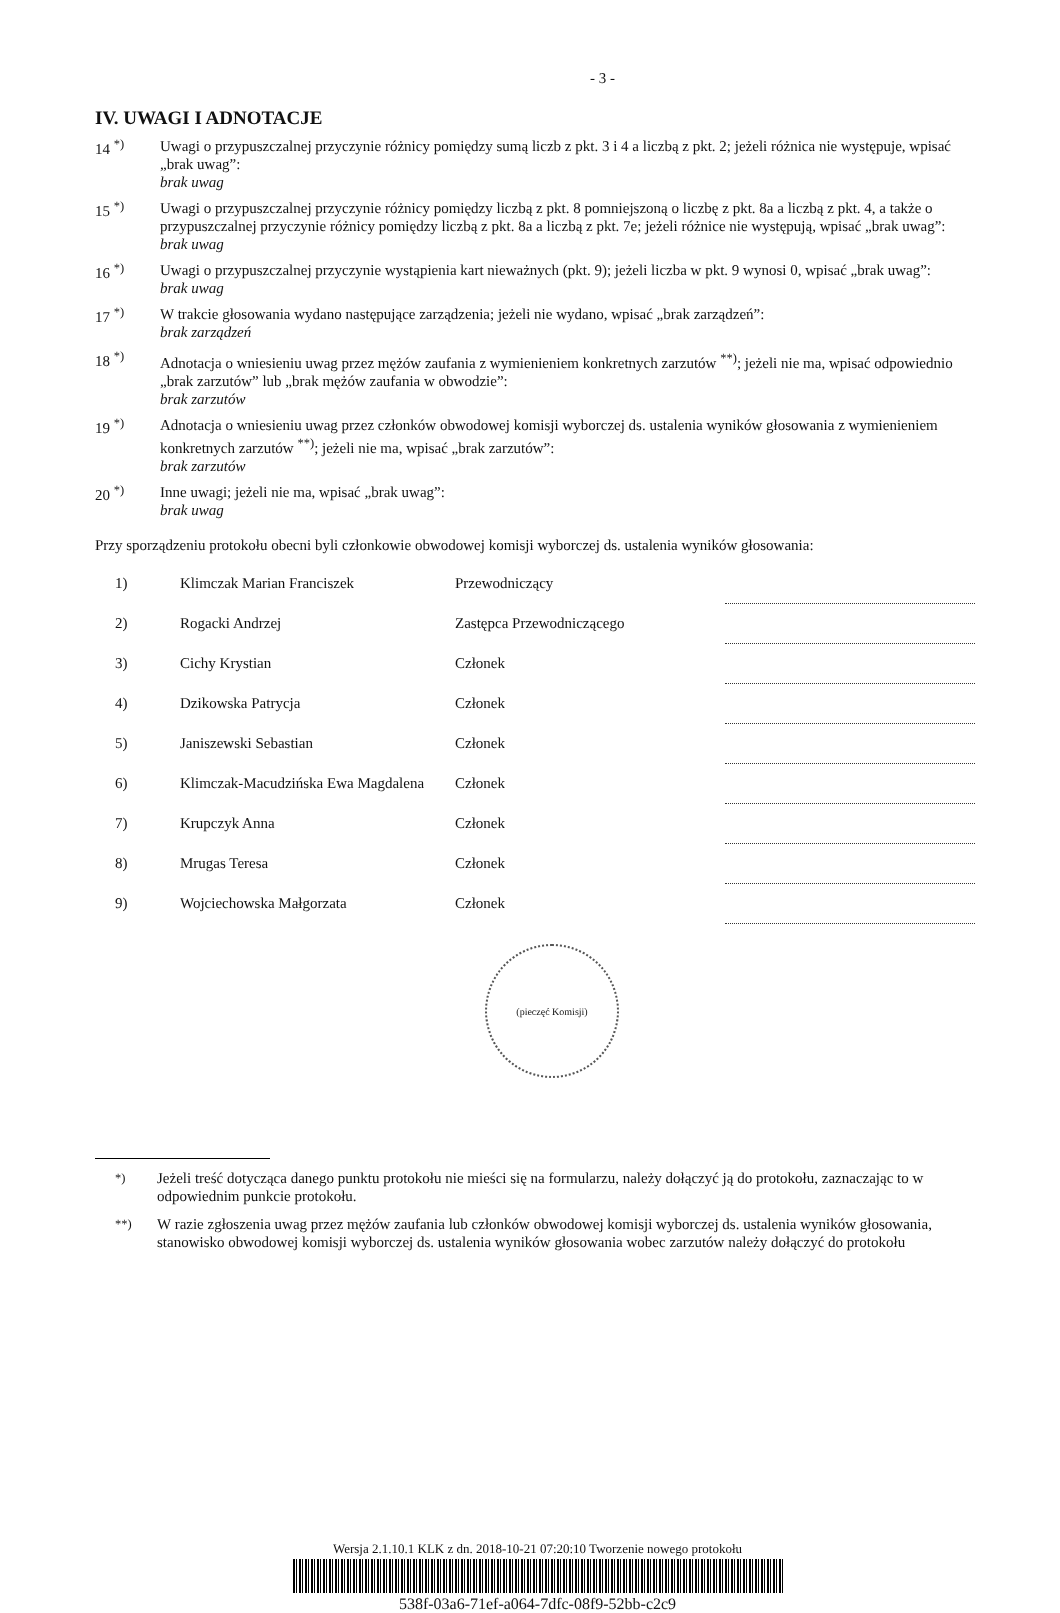- 3 -
IV. UWAGI I ADNOTACJE
14 <sup>*)</sup>
Uwagi o przypuszczalnej przyczynie różnicy pomiędzy sumą liczb z pkt. 3 i 4 a liczbą z pkt. 2; jeżeli różnica nie występuje, wpisać „brak uwag”:
brak uwag
15 <sup>*)</sup>
Uwagi o przypuszczalnej przyczynie różnicy pomiędzy liczbą z pkt. 8 pomniejszoną o liczbę z pkt. 8a a liczbą z pkt. 4, a także o przypuszczalnej przyczynie różnicy pomiędzy liczbą z pkt. 8a a liczbą z pkt. 7e; jeżeli różnice nie występują, wpisać „brak uwag”:
brak uwag
16 <sup>*)</sup>
Uwagi o przypuszczalnej przyczynie wystąpienia kart nieważnych (pkt. 9); jeżeli liczba w pkt. 9 wynosi 0, wpisać „brak uwag”:
brak uwag
17 <sup>*)</sup>
W trakcie głosowania wydano następujące zarządzenia; jeżeli nie wydano, wpisać „brak zarządzeń”:
brak zarządzeń
18 <sup>*)</sup>
Adnotacja o wniesieniu uwag przez mężów zaufania z wymienieniem konkretnych zarzutów <sup>**)</sup>; jeżeli nie ma, wpisać odpowiednio „brak zarzutów” lub „brak mężów zaufania w obwodzie”:
brak zarzutów
19 <sup>*)</sup>
Adnotacja o wniesieniu uwag przez członków obwodowej komisji wyborczej ds. ustalenia wyników głosowania z wymienieniem konkretnych zarzutów <sup>**)</sup>; jeżeli nie ma, wpisać „brak zarzutów”:
brak zarzutów
20 <sup>*)</sup>
Inne uwagi; jeżeli nie ma, wpisać „brak uwag”:
brak uwag
Przy sporządzeniu protokołu obecni byli członkowie obwodowej komisji wyborczej ds. ustalenia wyników głosowania:
| 1) | Klimczak Marian Franciszek | Przewodniczący | |
| 2) | Rogacki Andrzej | Zastępca Przewodniczącego | |
| 3) | Cichy Krystian | Członek | |
| 4) | Dzikowska Patrycja | Członek | |
| 5) | Janiszewski Sebastian | Członek | |
| 6) | Klimczak-Macudzińska Ewa Magdalena | Członek | |
| 7) | Krupczyk Anna | Członek | |
| 8) | Mrugas Teresa | Członek | |
| 9) | Wojciechowska Małgorzata | Członek | |
(pieczęć Komisji)
<sup>*)</sup> Jeżeli treść dotycząca danego punktu protokołu nie mieści się na formularzu, należy dołączyć ją do protokołu, zaznaczając to w odpowiednim punkcie protokołu.
<sup>**)</sup> W razie zgłoszenia uwag przez mężów zaufania lub członków obwodowej komisji wyborczej ds. ustalenia wyników głosowania, stanowisko obwodowej komisji wyborczej ds. ustalenia wyników głosowania wobec zarzutów należy dołączyć do protokołu
Wersja 2.1.10.1 KLK z dn. 2018-10-21 07:20:10 Tworzenie nowego protokołu
538f-03a6-71ef-a064-7dfc-08f9-52bb-c2c9